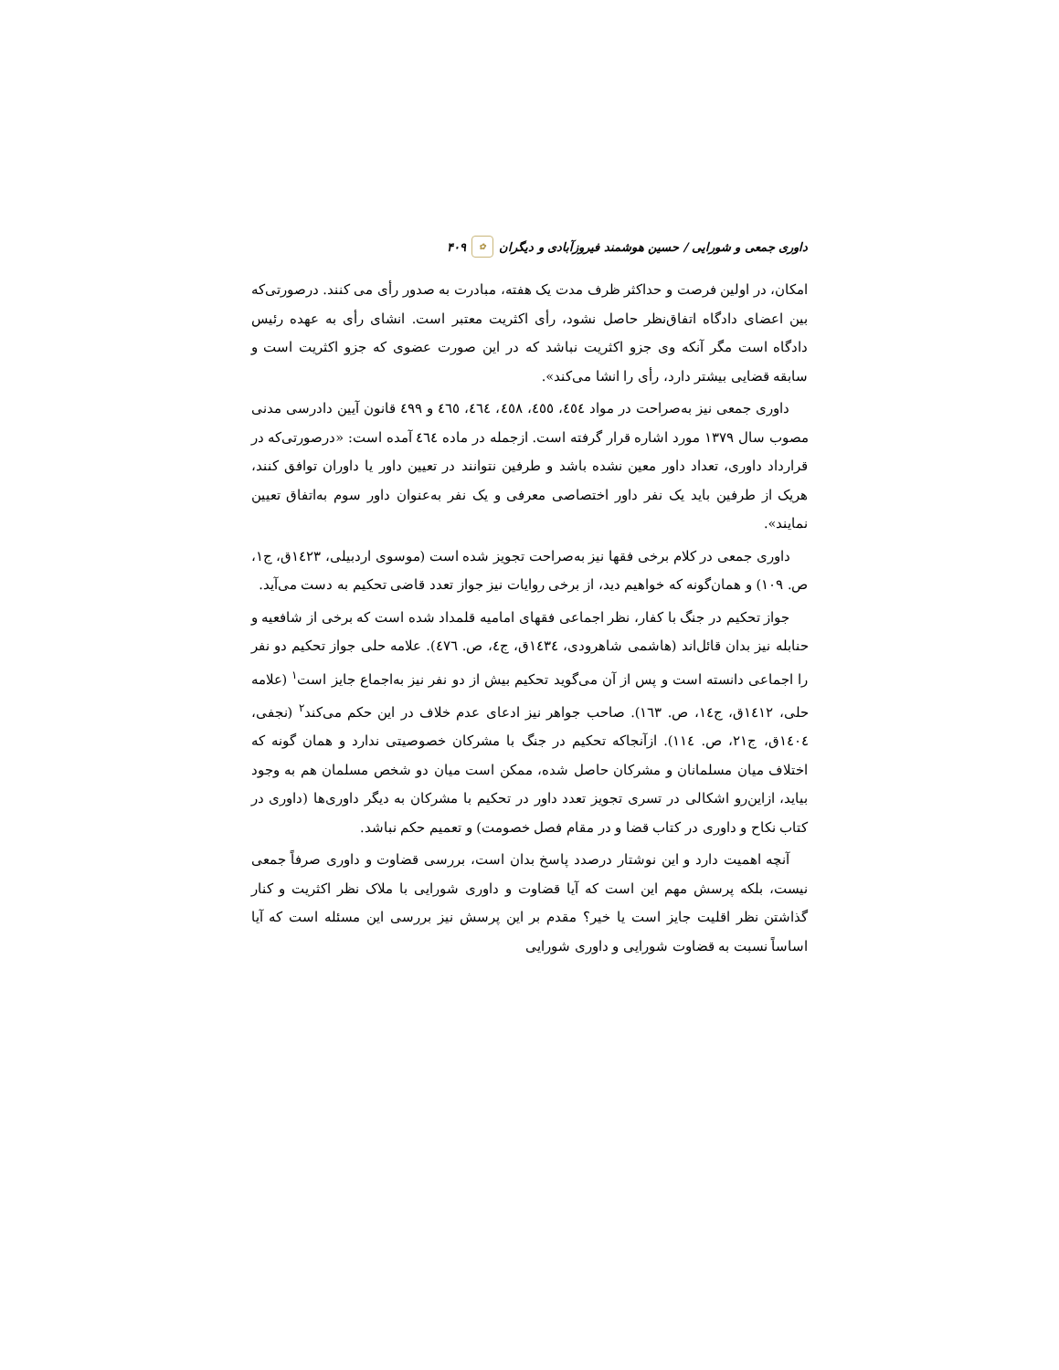داوری جمعی و شورایی / حسین هوشمند فیروزآبادی و دیگران ✿ ۴۰۹
امکان، در اولین فرصت و حداکثر ظرف مدت یک هفته، مبادرت به صدور رأی می کنند. درصورتی‌که بین اعضای دادگاه اتفاق‌نظر حاصل نشود، رأی اکثریت معتبر است. انشای رأی به عهده رئیس دادگاه است مگر آنکه وی جزو اکثریت نباشد که در این صورت عضوی که جزو اکثریت است و سابقه قضایی بیشتر دارد، رأی را انشا می‌کند».
داوری جمعی نیز به‌صراحت در مواد ٤٥٤، ٤٥٥، ٤٥٨، ٤٦٤، ٤٦٥ و ٤٩٩ قانون آیین دادرسی مدنی مصوب سال ١٣٧٩ مورد اشاره قرار گرفته است. ازجمله در ماده ٤٦٤ آمده است: «درصورتی‌که در قرارداد داوری، تعداد داور معین نشده باشد و طرفین نتوانند در تعیین داور یا داوران توافق کنند، هریک از طرفین باید یک نفر داور اختصاصی معرفی و یک نفر به‌عنوان داور سوم به‌اتفاق تعیین نمایند».
داوری جمعی در کلام برخی فقها نیز به‌صراحت تجویز شده است (موسوی اردبیلی، ١٤٢٣ق، ج١، ص. ١٠٩) و همان‌گونه که خواهیم دید، از برخی روایات نیز جواز تعدد قاضی تحکیم به دست می‌آید.
جواز تحکیم در جنگ با کفار، نظر اجماعی فقهای امامیه قلمداد شده است که برخی از شافعیه و حنابله نیز بدان قائل‌اند (هاشمی شاهرودی، ١٤٣٤ق، ج٤، ص. ٤٧٦). علامه حلی جواز تحکیم دو نفر را اجماعی دانسته است و پس از آن می‌گوید تحکیم بیش از دو نفر نیز به‌اجماع جایز است<sup>١</sup> (علامه حلی، ١٤١٢ق، ج١٤، ص. ١٦٣). صاحب جواهر نیز ادعای عدم خلاف در این حکم می‌کند<sup>٢</sup> (نجفی، ١٤٠٤ق، ج٢١، ص. ١١٤). ازآنجاکه تحکیم در جنگ با مشرکان خصوصیتی ندارد و همان گونه که اختلاف میان مسلمانان و مشرکان حاصل شده، ممکن است میان دو شخص مسلمان هم به وجود بیاید، ازاین‌رو اشکالی در تسری تجویز تعدد داور در تحکیم با مشرکان به دیگر داوری‌ها (داوری در کتاب نکاح و داوری در کتاب قضا و در مقام فصل خصومت) و تعمیم حکم نباشد.
آنچه اهمیت دارد و این نوشتار درصدد پاسخ بدان است، بررسی قضاوت و داوری صرفاً جمعی نیست، بلکه پرسش مهم این است که آیا قضاوت و داوری شورایی با ملاک نظر اکثریت و کنار گذاشتن نظر اقلیت جایز است یا خیر؟ مقدم بر این پرسش نیز بررسی این مسئله است که آیا اساساً نسبت به قضاوت شورایی و داوری شورایی